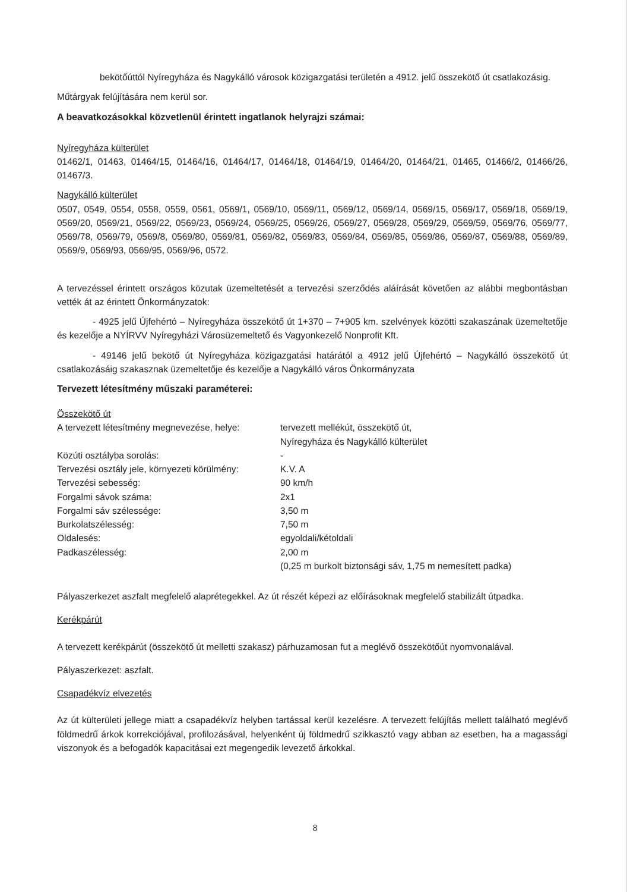bekötőúttól Nyíregyháza és Nagykálló városok közigazgatási területén a 4912. jelű összekötő út csatlakozásig.
Műtárgyak felújítására nem kerül sor.
A beavatkozásokkal közvetlenül érintett ingatlanok helyrajzi számai:
Nyíregyháza külterület
01462/1, 01463, 01464/15, 01464/16, 01464/17, 01464/18, 01464/19, 01464/20, 01464/21, 01465, 01466/2, 01466/26, 01467/3.
Nagykálló külterület
0507, 0549, 0554, 0558, 0559, 0561, 0569/1, 0569/10, 0569/11, 0569/12, 0569/14, 0569/15, 0569/17, 0569/18, 0569/19, 0569/20, 0569/21, 0569/22, 0569/23, 0569/24, 0569/25, 0569/26, 0569/27, 0569/28, 0569/29, 0569/59, 0569/76, 0569/77, 0569/78, 0569/79, 0569/8, 0569/80, 0569/81, 0569/82, 0569/83, 0569/84, 0569/85, 0569/86, 0569/87, 0569/88, 0569/89, 0569/9, 0569/93, 0569/95, 0569/96, 0572.
A tervezéssel érintett országos közutak üzemeltetését a tervezési szerződés aláírását követően az alábbi megbontásban vették át az érintett Önkormányzatok:
- 4925 jelű Újfehértó – Nyíregyháza összekötő út 1+370 – 7+905 km. szelvények közötti szakaszának üzemeltetője és kezelője a NYÍRVV Nyíregyházi Városüzemeltető és Vagyonkezelő Nonprofit Kft.
- 49146 jelű bekötő út Nyíregyháza közigazgatási határától a 4912 jelű Újfehértó – Nagykálló összekötő út csatlakozásáig szakasznak üzemeltetője és kezelője a Nagykálló város Önkormányzata
Tervezett létesítmény műszaki paraméterei:
| Összekötő út | |
| A tervezett létesítmény megnevezése, helye: | tervezett mellékút, összekötő út, Nyíregyháza és Nagykálló külterület |
| Közúti osztályba sorolás: | - |
| Tervezési osztály jele, környezeti körülmény: | K.V. A |
| Tervezési sebesség: | 90 km/h |
| Forgalmi sávok száma: | 2x1 |
| Forgalmi sáv szélessége: | 3,50 m |
| Burkolatszélesség: | 7,50 m |
| Oldalesés: | egyoldali/kétoldali |
| Padkaszélesség: | 2,00 m (0,25 m burkolt biztonsági sáv, 1,75 m nemesített padka) |
Pályaszerkezet aszfalt megfelelő alaprétegekkel. Az út részét képezi az előírásoknak megfelelő stabilizált útpadka.
Kerékpárút
A tervezett kerékpárút (összekötő út melletti szakasz) párhuzamosan fut a meglévő összekötőút nyomvonalával.
Pályaszerkezet: aszfalt.
Csapadékvíz elvezetés
Az út külterületi jellege miatt a csapadékvíz helyben tartással kerül kezelésre. A tervezett felújítás mellett található meglévő földmedrű árkok korrekciójával, profilozásával, helyenként új földmedrű szikkasztó vagy abban az esetben, ha a magassági viszonyok és a befogadók kapacitásai ezt megengedik levezető árkokkal.
8